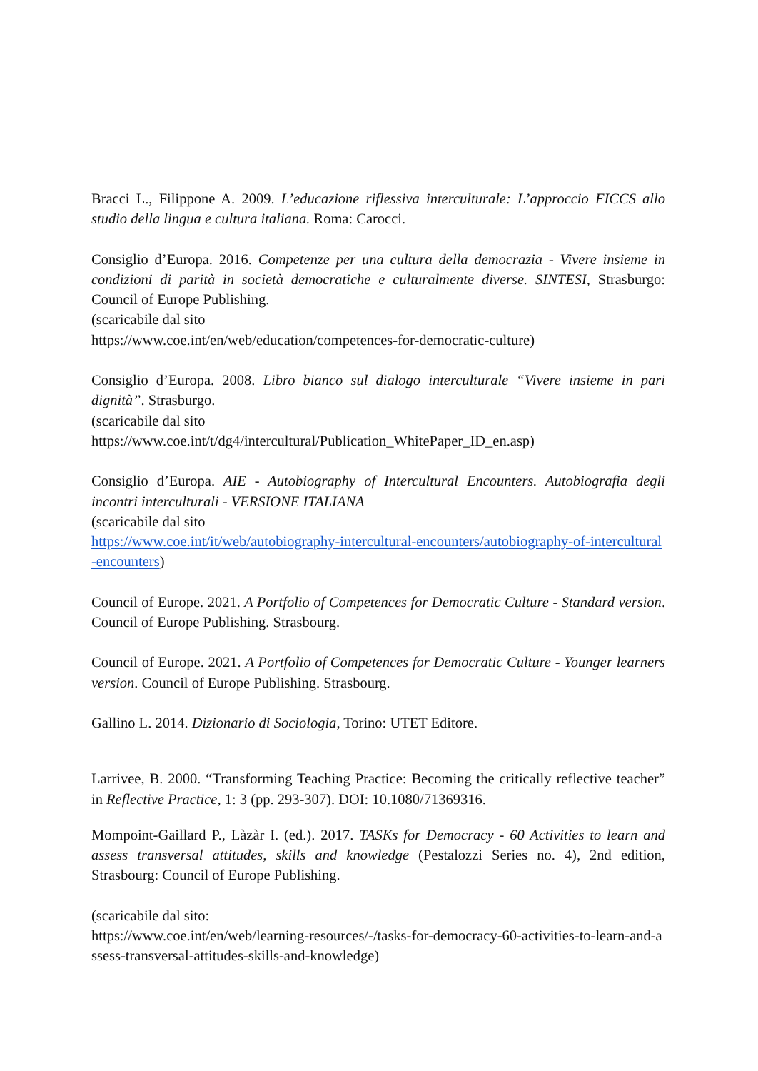Bracci L., Filippone A. 2009. L’educazione riflessiva interculturale: L’approccio FICCS allo studio della lingua e cultura italiana. Roma: Carocci.
Consiglio d’Europa. 2016. Competenze per una cultura della democrazia - Vivere insieme in condizioni di parità in società democratiche e culturalmente diverse. SINTESI, Strasburgo: Council of Europe Publishing.
(scaricabile dal sito
https://www.coe.int/en/web/education/competences-for-democratic-culture)
Consiglio d’Europa. 2008. Libro bianco sul dialogo interculturale “Vivere insieme in pari dignità”. Strasburgo.
(scaricabile dal sito
https://www.coe.int/t/dg4/intercultural/Publication_WhitePaper_ID_en.asp)
Consiglio d’Europa. AIE - Autobiography of Intercultural Encounters. Autobiografia degli incontri interculturali - VERSIONE ITALIANA
(scaricabile dal sito
https://www.coe.int/it/web/autobiography-intercultural-encounters/autobiography-of-intercultural-encounters)
Council of Europe. 2021. A Portfolio of Competences for Democratic Culture - Standard version. Council of Europe Publishing. Strasbourg.
Council of Europe. 2021. A Portfolio of Competences for Democratic Culture - Younger learners version. Council of Europe Publishing. Strasbourg.
Gallino L. 2014. Dizionario di Sociologia, Torino: UTET Editore.
Larrivee, B. 2000. “Transforming Teaching Practice: Becoming the critically reflective teacher” in Reflective Practice, 1: 3 (pp. 293-307). DOI: 10.1080/71369316.
Mompoint-Gaillard P., Làzàr I. (ed.). 2017. TASKs for Democracy - 60 Activities to learn and assess transversal attitudes, skills and knowledge (Pestalozzi Series no. 4), 2nd edition, Strasbourg: Council of Europe Publishing.
(scaricabile dal sito:
https://www.coe.int/en/web/learning-resources/-/tasks-for-democracy-60-activities-to-learn-and-assess-transversal-attitudes-skills-and-knowledge)